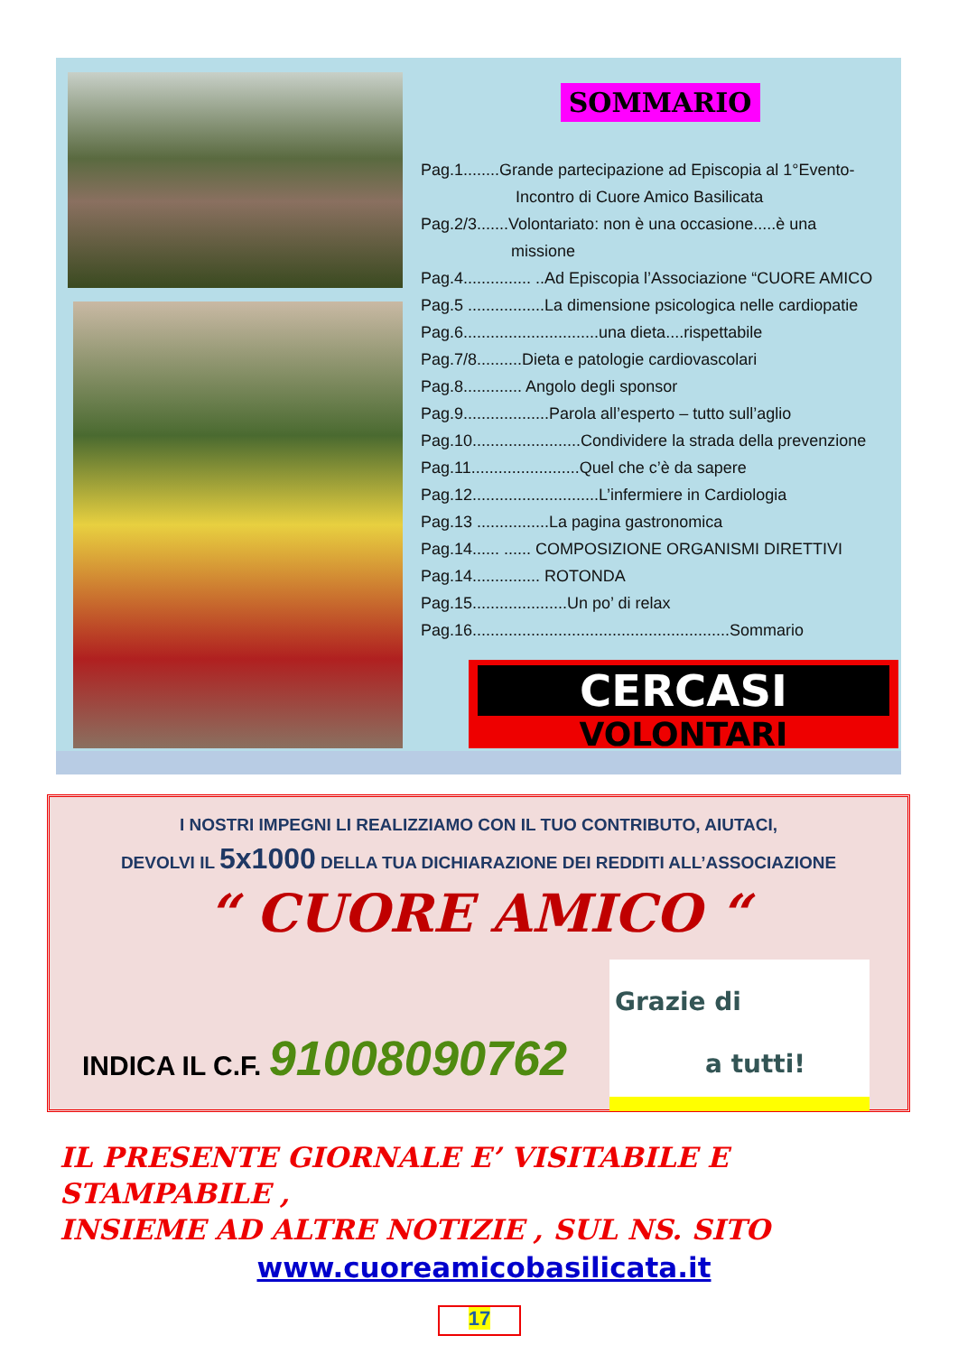SOMMARIO
Pag.1........Grande partecipazione ad Episcopia al 1°Evento-
Incontro di Cuore Amico Basilicata
Pag.2/3.......Volontariato: non è una occasione.....è una
missione
Pag.4............... ..Ad Episcopia l’Associazione “CUORE AMICO
Pag.5 .................La dimensione psicologica nelle cardiopatie
Pag.6..............................una dieta....rispettabile
Pag.7/8..........Dieta e patologie cardiovascolari
Pag.8............. Angolo degli sponsor
Pag.9...................Parola all’esperto – tutto sull’aglio
Pag.10........................Condividere la strada della prevenzione
Pag.11........................Quel che c’è da sapere
Pag.12............................L’infermiere in Cardiologia
Pag.13 ................La pagina gastronomica
Pag.14...... ...... COMPOSIZIONE ORGANISMI DIRETTIVI
Pag.14............... ROTONDA
Pag.15.....................Un po’ di relax
Pag.16.........................................................Sommario
CERCASI
VOLONTARI
I NOSTRI IMPEGNI LI REALIZZIAMO CON IL TUO CONTRIBUTO, AIUTACI,
DEVOLVI IL 5x1000 DELLA TUA DICHIARAZIONE DEI REDDITI ALL’ASSOCIAZIONE
“ CUORE AMICO “
INDICA IL C.F. 91008090762
Grazie di
a tutti!
IL PRESENTE GIORNALE E’ VISITABILE E STAMPABILE ,
INSIEME AD ALTRE NOTIZIE , SUL NS. SITO
www.cuoreamicobasilicata.it
17